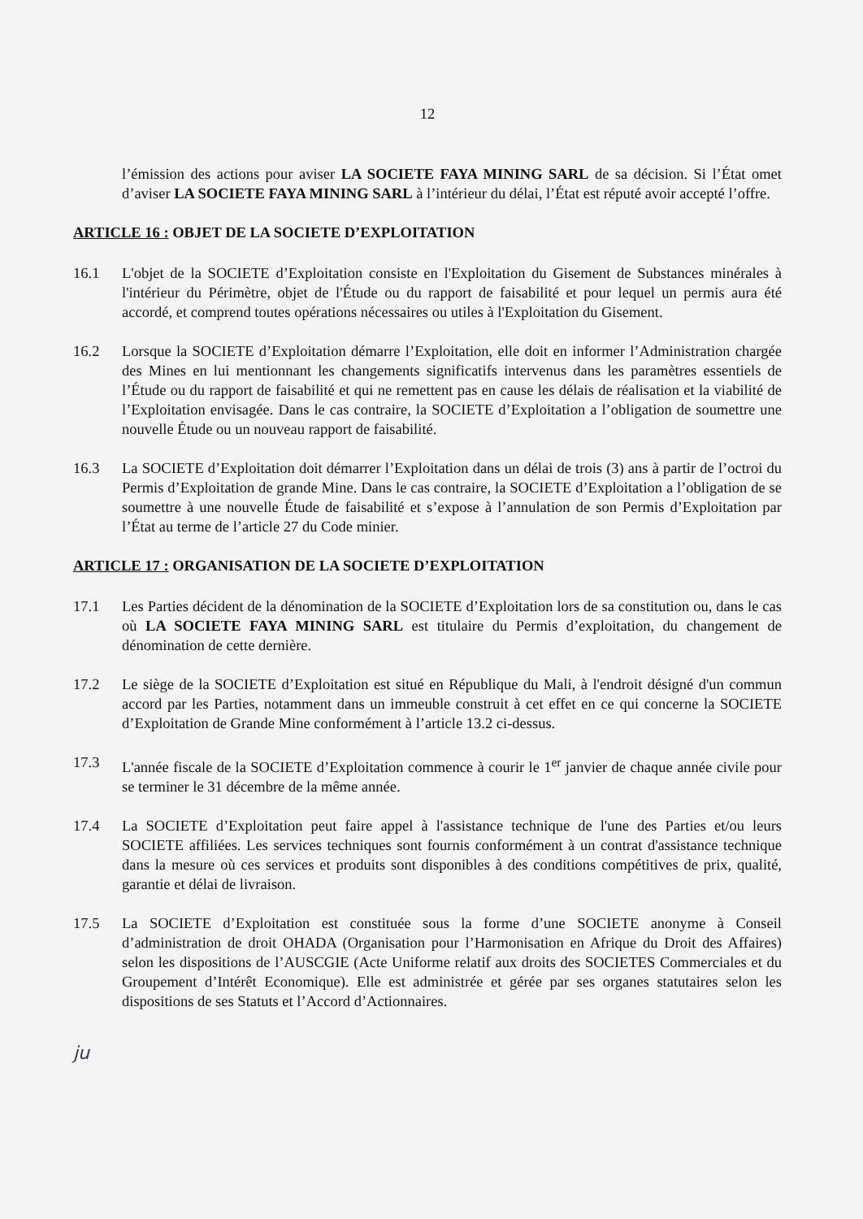12
l’émission des actions pour aviser LA SOCIETE FAYA MINING SARL de sa décision. Si l’État omet d’aviser LA SOCIETE FAYA MINING SARL à l’intérieur du délai, l’État est réputé avoir accepté l’offre.
ARTICLE 16 : OBJET DE LA SOCIETE D’EXPLOITATION
16.1 L'objet de la SOCIETE d’Exploitation consiste en l'Exploitation du Gisement de Substances minérales à l'intérieur du Périmètre, objet de l'Étude ou du rapport de faisabilité et pour lequel un permis aura été accordé, et comprend toutes opérations nécessaires ou utiles à l'Exploitation du Gisement.
16.2 Lorsque la SOCIETE d’Exploitation démarre l’Exploitation, elle doit en informer l’Administration chargée des Mines en lui mentionnant les changements significatifs intervenus dans les paramètres essentiels de l’Étude ou du rapport de faisabilité et qui ne remettent pas en cause les délais de réalisation et la viabilité de l’Exploitation envisagée. Dans le cas contraire, la SOCIETE d’Exploitation a l’obligation de soumettre une nouvelle Étude ou un nouveau rapport de faisabilité.
16.3 La SOCIETE d’Exploitation doit démarrer l’Exploitation dans un délai de trois (3) ans à partir de l’octroi du Permis d’Exploitation de grande Mine. Dans le cas contraire, la SOCIETE d’Exploitation a l’obligation de se soumettre à une nouvelle Étude de faisabilité et s’expose à l’annulation de son Permis d’Exploitation par l’État au terme de l’article 27 du Code minier.
ARTICLE 17 : ORGANISATION DE LA SOCIETE D’EXPLOITATION
17.1 Les Parties décident de la dénomination de la SOCIETE d’Exploitation lors de sa constitution ou, dans le cas où LA SOCIETE FAYA MINING SARL est titulaire du Permis d’exploitation, du changement de dénomination de cette dernière.
17.2 Le siège de la SOCIETE d’Exploitation est situé en République du Mali, à l'endroit désigné d'un commun accord par les Parties, notamment dans un immeuble construit à cet effet en ce qui concerne la SOCIETE d’Exploitation de Grande Mine conformément à l’article 13.2 ci-dessus.
17.3 L'année fiscale de la SOCIETE d’Exploitation commence à courir le 1<sup>er</sup> janvier de chaque année civile pour se terminer le 31 décembre de la même année.
17.4 La SOCIETE d’Exploitation peut faire appel à l'assistance technique de l'une des Parties et/ou leurs SOCIETE affiliées. Les services techniques sont fournis conformément à un contrat d'assistance technique dans la mesure où ces services et produits sont disponibles à des conditions compétitives de prix, qualité, garantie et délai de livraison.
17.5 La SOCIETE d’Exploitation est constituée sous la forme d’une SOCIETE anonyme à Conseil d’administration de droit OHADA (Organisation pour l’Harmonisation en Afrique du Droit des Affaires) selon les dispositions de l’AUSCGIE (Acte Uniforme relatif aux droits des SOCIETES Commerciales et du Groupement d’Intérêt Economique). Elle est administrée et gérée par ses organes statutaires selon les dispositions de ses Statuts et l’Accord d’Actionnaires.
ju